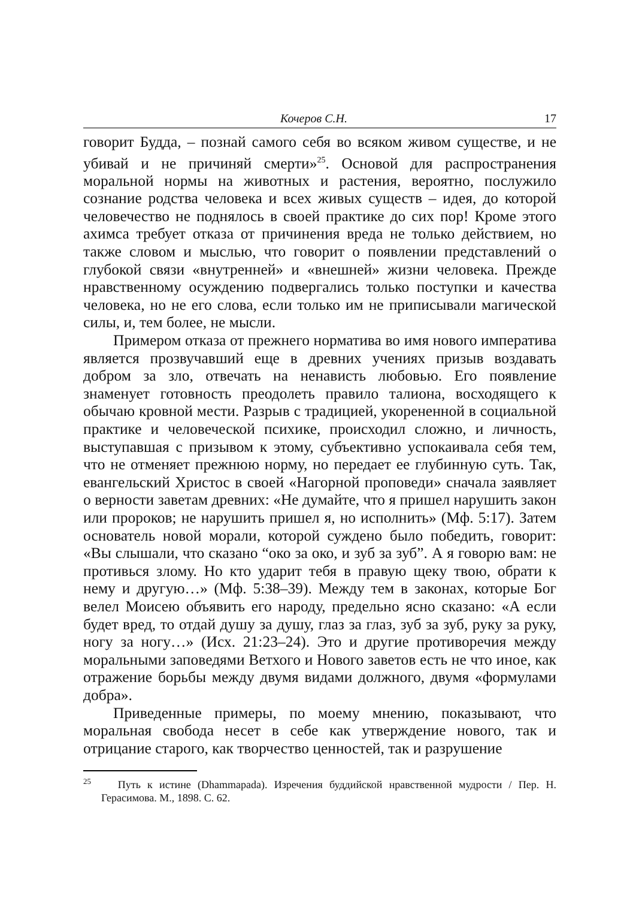Кочеров С.Н. 17
говорит Будда, – познай самого себя во всяком живом существе, и не убивай и не причиняй смерти»<sup>25</sup>. Основой для распространения моральной нормы на животных и растения, вероятно, послужило сознание родства человека и всех живых существ – идея, до которой человечество не поднялось в своей практике до сих пор! Кроме этого ахимса требует отказа от причинения вреда не только действием, но также словом и мыслью, что говорит о появлении представлений о глубокой связи «внутренней» и «внешней» жизни человека. Прежде нравственному осуждению подвергались только поступки и качества человека, но не его слова, если только им не приписывали магической силы, и, тем более, не мысли.
Примером отказа от прежнего норматива во имя нового императива является прозвучавший еще в древних учениях призыв воздавать добром за зло, отвечать на ненависть любовью. Его появление знаменует готовность преодолеть правило талиона, восходящего к обычаю кровной мести. Разрыв с традицией, укорененной в социальной практике и человеческой психике, происходил сложно, и личность, выступавшая с призывом к этому, субъективно успокаивала себя тем, что не отменяет прежнюю норму, но передает ее глубинную суть. Так, евангельский Христос в своей «Нагорной проповеди» сначала заявляет о верности заветам древних: «Не думайте, что я пришел нарушить закон или пророков; не нарушить пришел я, но исполнить» (Мф. 5:17). Затем основатель новой морали, которой суждено было победить, говорит: «Вы слышали, что сказано “око за око, и зуб за зуб”. А я говорю вам: не противься злому. Но кто ударит тебя в правую щеку твою, обрати к нему и другую…» (Мф. 5:38–39). Между тем в законах, которые Бог велел Моисею объявить его народу, предельно ясно сказано: «А если будет вред, то отдай душу за душу, глаз за глаз, зуб за зуб, руку за руку, ногу за ногу…» (Исх. 21:23–24). Это и другие противоречия между моральными заповедями Ветхого и Нового заветов есть не что иное, как отражение борьбы между двумя видами должного, двумя «формулами добра».
Приведенные примеры, по моему мнению, показывают, что моральная свобода несет в себе как утверждение нового, так и отрицание старого, как творчество ценностей, так и разрушение
<sup>25</sup> Путь к истине (Dhammapada). Изречения буддийской нравственной мудрости / Пер. Н. Герасимова. М., 1898. С. 62.